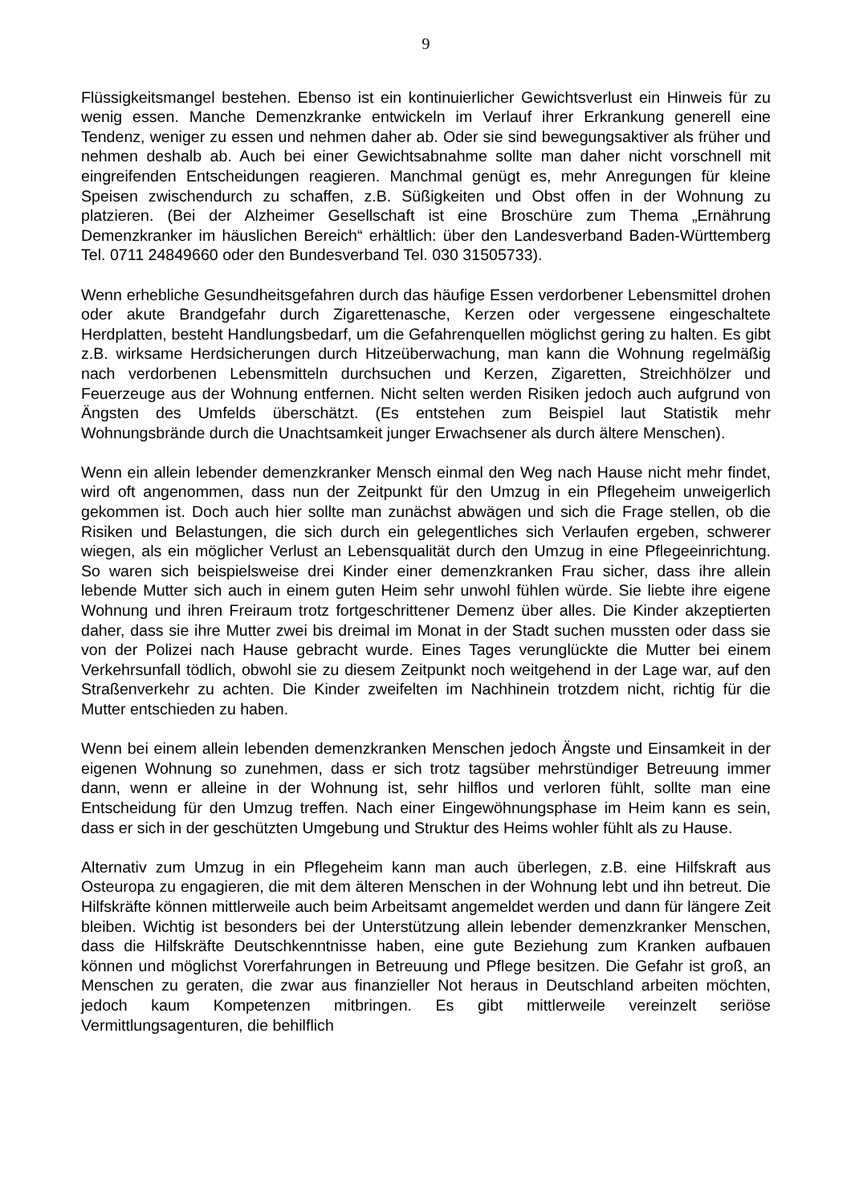9
Flüssigkeitsmangel bestehen. Ebenso ist ein kontinuierlicher Gewichtsverlust ein Hinweis für zu wenig essen. Manche Demenzkranke entwickeln im Verlauf ihrer Erkrankung generell eine Tendenz, weniger zu essen und nehmen daher ab. Oder sie sind bewegungsaktiver als früher und nehmen deshalb ab. Auch bei einer Gewichtsabnahme sollte man daher nicht vorschnell mit eingreifenden Entscheidungen reagieren. Manchmal genügt es, mehr Anregungen für kleine Speisen zwischendurch zu schaffen, z.B. Süßigkeiten und Obst offen in der Wohnung zu platzieren. (Bei der Alzheimer Gesellschaft ist eine Broschüre zum Thema „Ernährung Demenzkranker im häuslichen Bereich“ erhältlich: über den Landesverband Baden-Württemberg Tel. 0711 24849660 oder den Bundesverband Tel. 030 31505733).
Wenn erhebliche Gesundheitsgefahren durch das häufige Essen verdorbener Lebensmittel drohen oder akute Brandgefahr durch Zigarettenasche, Kerzen oder vergessene eingeschaltete Herdplatten, besteht Handlungsbedarf, um die Gefahrenquellen möglichst gering zu halten. Es gibt z.B. wirksame Herdsicherungen durch Hitzeüberwachung, man kann die Wohnung regelmäßig nach verdorbenen Lebensmitteln durchsuchen und Kerzen, Zigaretten, Streichhölzer und Feuerzeuge aus der Wohnung entfernen. Nicht selten werden Risiken jedoch auch aufgrund von Ängsten des Umfelds überschätzt. (Es entstehen zum Beispiel laut Statistik mehr Wohnungsbrände durch die Unachtsamkeit junger Erwachsener als durch ältere Menschen).
Wenn ein allein lebender demenzkranker Mensch einmal den Weg nach Hause nicht mehr findet, wird oft angenommen, dass nun der Zeitpunkt für den Umzug in ein Pflegeheim unweigerlich gekommen ist. Doch auch hier sollte man zunächst abwägen und sich die Frage stellen, ob die Risiken und Belastungen, die sich durch ein gelegentliches sich Verlaufen ergeben, schwerer wiegen, als ein möglicher Verlust an Lebensqualität durch den Umzug in eine Pflegeeinrichtung. So waren sich beispielsweise drei Kinder einer demenzkranken Frau sicher, dass ihre allein lebende Mutter sich auch in einem guten Heim sehr unwohl fühlen würde. Sie liebte ihre eigene Wohnung und ihren Freiraum trotz fortgeschrittener Demenz über alles. Die Kinder akzeptierten daher, dass sie ihre Mutter zwei bis dreimal im Monat in der Stadt suchen mussten oder dass sie von der Polizei nach Hause gebracht wurde. Eines Tages verunglückte die Mutter bei einem Verkehrsunfall tödlich, obwohl sie zu diesem Zeitpunkt noch weitgehend in der Lage war, auf den Straßenverkehr zu achten. Die Kinder zweifelten im Nachhinein trotzdem nicht, richtig für die Mutter entschieden zu haben.
Wenn bei einem allein lebenden demenzkranken Menschen jedoch Ängste und Einsamkeit in der eigenen Wohnung so zunehmen, dass er sich trotz tagsüber mehrstündiger Betreuung immer dann, wenn er alleine in der Wohnung ist, sehr hilflos und verloren fühlt, sollte man eine Entscheidung für den Umzug treffen. Nach einer Eingewöhnungsphase im Heim kann es sein, dass er sich in der geschützten Umgebung und Struktur des Heims wohler fühlt als zu Hause.
Alternativ zum Umzug in ein Pflegeheim kann man auch überlegen, z.B. eine Hilfskraft aus Osteuropa zu engagieren, die mit dem älteren Menschen in der Wohnung lebt und ihn betreut. Die Hilfskräfte können mittlerweile auch beim Arbeitsamt angemeldet werden und dann für längere Zeit bleiben. Wichtig ist besonders bei der Unterstützung allein lebender demenzkranker Menschen, dass die Hilfskräfte Deutschkenntnisse haben, eine gute Beziehung zum Kranken aufbauen können und möglichst Vorerfahrungen in Betreuung und Pflege besitzen. Die Gefahr ist groß, an Menschen zu geraten, die zwar aus finanzieller Not heraus in Deutschland arbeiten möchten, jedoch kaum Kompetenzen mitbringen. Es gibt mittlerweile vereinzelt seriöse Vermittlungsagenturen, die behilflich